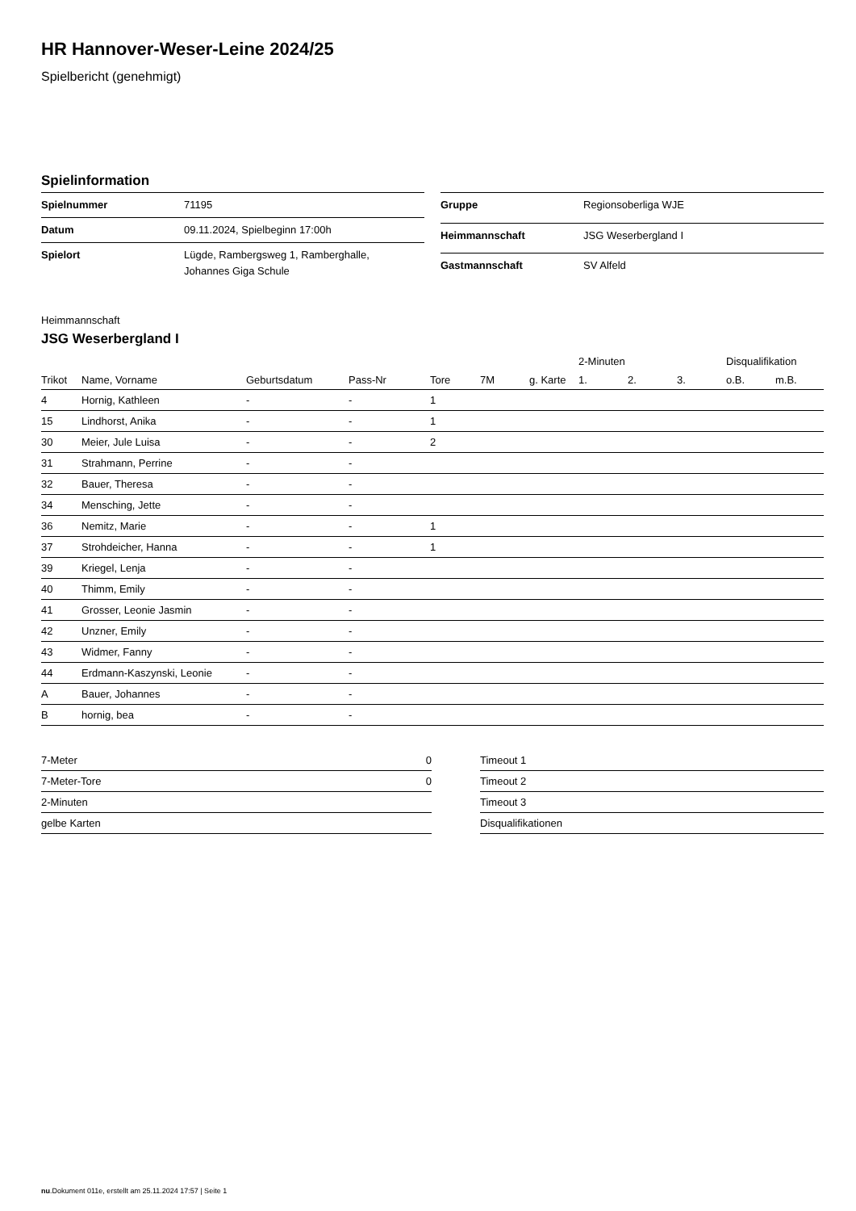HR Hannover-Weser-Leine 2024/25
Spielbericht (genehmigt)
Spielinformation
| Spielnummer | 71195 |
| Datum | 09.11.2024, Spielbeginn 17:00h |
| Spielort | Lügde, Rambergsweg 1, Ramberghalle, Johannes Giga Schule |
| Gruppe | Regionsoberliga WJE |
| Heimmannschaft | JSG Weserbergland I |
| Gastmannschaft | SV Alfeld |
Heimmannschaft
JSG Weserbergland I
| | | | | | | | 2-Minuten | | | Disqualifikation | |
| --- | --- | --- | --- | --- | --- | --- | --- | --- | --- | --- | --- |
| Trikot | Name, Vorname | Geburtsdatum | Pass-Nr | Tore | 7M | g. Karte | 1. | 2. | 3. | o.B. | m.B. |
| 4 | Hornig, Kathleen | - | - | 1 | | | | | | | |
| 15 | Lindhorst, Anika | - | - | 1 | | | | | | | |
| 30 | Meier, Jule Luisa | - | - | 2 | | | | | | | |
| 31 | Strahmann, Perrine | - | - | | | | | | | | |
| 32 | Bauer, Theresa | - | - | | | | | | | | |
| 34 | Mensching, Jette | - | - | | | | | | | | |
| 36 | Nemitz, Marie | - | - | 1 | | | | | | | |
| 37 | Strohdeicher, Hanna | - | - | 1 | | | | | | | |
| 39 | Kriegel, Lenja | - | - | | | | | | | | |
| 40 | Thimm, Emily | - | - | | | | | | | | |
| 41 | Grosser, Leonie Jasmin | - | - | | | | | | | | |
| 42 | Unzner, Emily | - | - | | | | | | | | |
| 43 | Widmer, Fanny | - | - | | | | | | | | |
| 44 | Erdmann-Kaszynski, Leonie | - | - | | | | | | | | |
| A | Bauer, Johannes | - | - | | | | | | | | |
| B | hornig, bea | - | - | | | | | | | | |
| 7-Meter | 0 |
| 7-Meter-Tore | 0 |
| 2-Minuten | |
| gelbe Karten | |
| Timeout 1 |
| Timeout 2 |
| Timeout 3 |
| Disqualifikationen |
nu.Dokument 011e, erstellt am 25.11.2024 17:57 | Seite 1